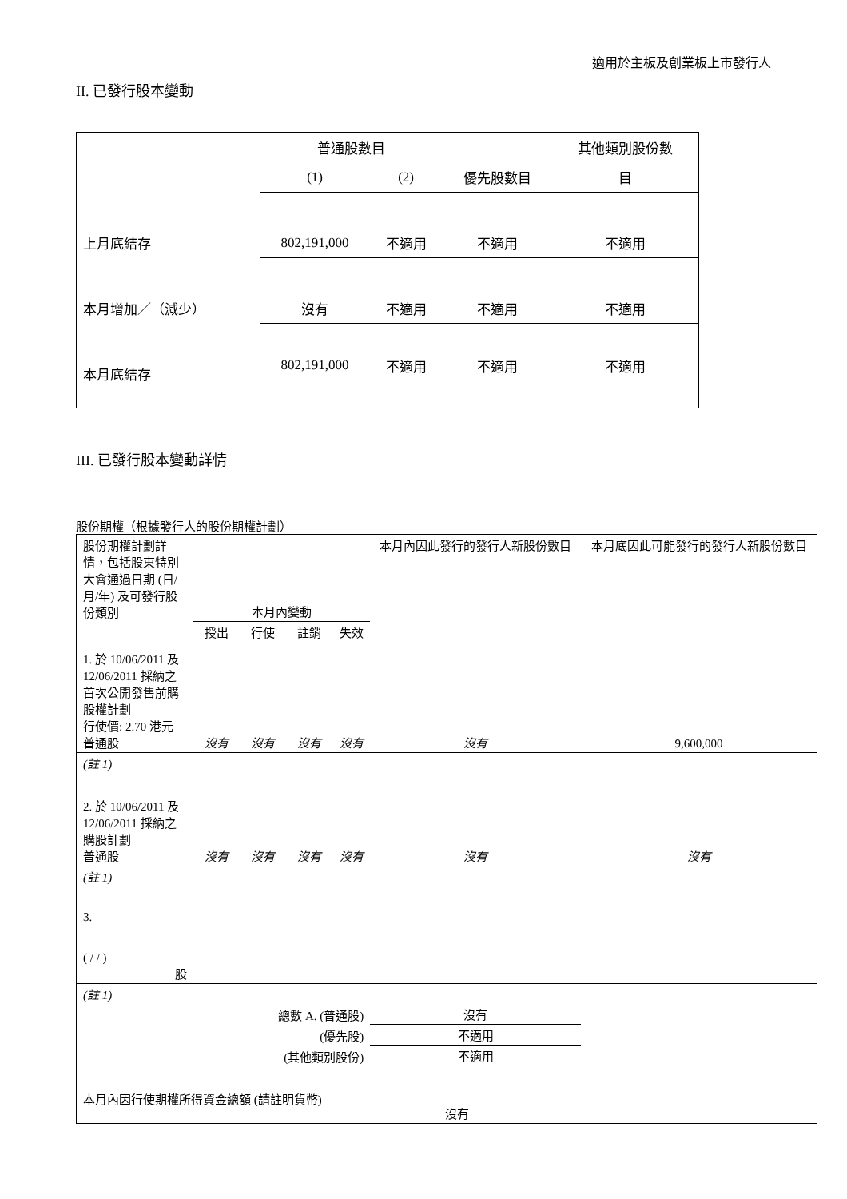適用於主板及創業板上市發行人
II. 已發行股本變動
| | 普通股數目 | | | 其他類別股份數 |
| | (1) | (2) | 優先股數目 | 目 |
| 上月底結存 | 802,191,000 | 不適用 | 不適用 | 不適用 |
| 本月增加／（減少） | 沒有 | 不適用 | 不適用 | 不適用 |
| 本月底結存 | 802,191,000 | 不適用 | 不適用 | 不適用 |
III. 已發行股本變動詳情
股份期權（根據發行人的股份期權計劃）
| 股份期權計劃詳情，包括股東特別大會通過日期 (日/月/年) 及可發行股份類別 | 本月內變動 | | | | 本月內因此發行的發行人新股份數目 | 本月底因此可能發行的發行人新股份數目 |
| | 授出 | 行使 | 註銷 | 失效 | | |
| 1. 於 10/06/2011 及 12/06/2011 採納之首次公開發售前購股權計劃 行使價: 2.70 港元 普通股 | 沒有 | 沒有 | 沒有 | 沒有 | 沒有 | 9,600,000 |
| (註 1) | | | | | | |
| 2. 於 10/06/2011 及 12/06/2011 採納之購股計劃 普通股 | 沒有 | 沒有 | 沒有 | 沒有 | 沒有 | 沒有 |
| (註 1) | | | | | | |
| 3. ( / / ) 股 | | | | | | |
| (註 1) | | | | | | |
| 總數 A. (普通股) | | | | | 沒有 | |
| (優先股) | | | | | 不適用 | |
| (其他類別股份) | | | | | 不適用 | |
| 本月內因行使期權所得資金總額 (請註明貨幣) | | | | 沒有 | | |